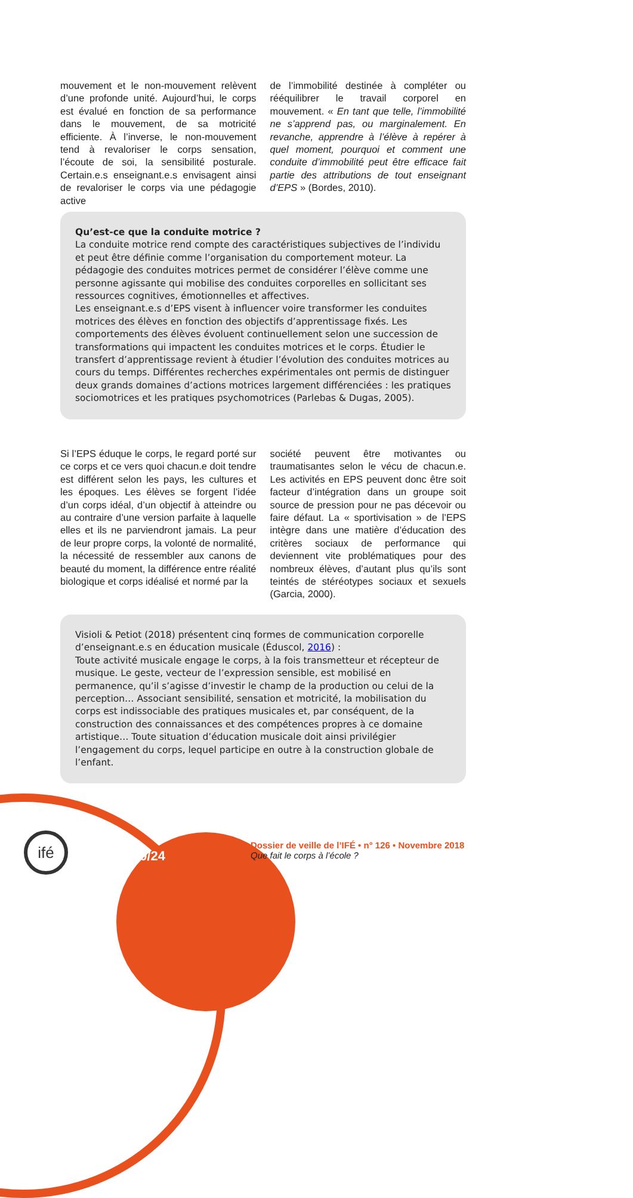mouvement et le non-mouvement relèvent d’une profonde unité. Aujourd’hui, le corps est évalué en fonction de sa performance dans le mouvement, de sa motricité efficiente. À l’inverse, le non-mouvement tend à revaloriser le corps sensation, l’écoute de soi, la sensibilité posturale. Certain.e.s enseignant.e.s envisagent ainsi de revaloriser le corps via une pédagogie active
de l’immobilité destinée à compléter ou rééquilibrer le travail corporel en mouvement. « En tant que telle, l’immobilité ne s’apprend pas, ou marginalement. En revanche, apprendre à l’élève à repérer à quel moment, pourquoi et comment une conduite d’immobilité peut être efficace fait partie des attributions de tout enseignant d’EPS » (Bordes, 2010).
Qu’est-ce que la conduite motrice ?
La conduite motrice rend compte des caractéristiques subjectives de l’individu et peut être définie comme l’organisation du comportement moteur. La pédagogie des conduites motrices permet de considérer l’élève comme une personne agissante qui mobilise des conduites corporelles en sollicitant ses ressources cognitives, émotionnelles et affectives.
Les enseignant.e.s d’EPS visent à influencer voire transformer les conduites motrices des élèves en fonction des objectifs d’apprentissage fixés. Les comportements des élèves évoluent continuellement selon une succession de transformations qui impactent les conduites motrices et le corps. Étudier le transfert d’apprentissage revient à étudier l’évolution des conduites motrices au cours du temps. Différentes recherches expérimentales ont permis de distinguer deux grands domaines d’actions motrices largement différenciées : les pratiques sociomotrices et les pratiques psychomotrices (Parlebas & Dugas, 2005).
Si l’EPS éduque le corps, le regard porté sur ce corps et ce vers quoi chacun.e doit tendre est différent selon les pays, les cultures et les époques. Les élèves se forgent l’idée d’un corps idéal, d’un objectif à atteindre ou au contraire d’une version parfaite à laquelle elles et ils ne parviendront jamais. La peur de leur propre corps, la volonté de normalité, la nécessité de ressembler aux canons de beauté du moment, la différence entre réalité biologique et corps idéalisé et normé par la
société peuvent être motivantes ou traumatisantes selon le vécu de chacun.e. Les activités en EPS peuvent donc être soit facteur d’intégration dans un groupe soit source de pression pour ne pas décevoir ou faire défaut. La « sportivisation » de l’EPS intègre dans une matière d’éducation des critères sociaux de performance qui deviennent vite problématiques pour des nombreux élèves, d’autant plus qu’ils sont teintés de stéréotypes sociaux et sexuels (Garcia, 2000).
Visioli & Petiot (2018) présentent cinq formes de communication corporelle d’enseignant.e.s en éducation musicale (Éduscol, 2016) :
Toute activité musicale engage le corps, à la fois transmetteur et récepteur de musique. Le geste, vecteur de l’expression sensible, est mobilisé en permanence, qu’il s’agisse d’investir le champ de la production ou celui de la perception… Associant sensibilité, sensation et motricité, la mobilisation du corps est indissociable des pratiques musicales et, par conséquent, de la construction des connaissances et des compétences propres à ce domaine artistique… Toute situation d’éducation musicale doit ainsi privilégier l’engagement du corps, lequel participe en outre à la construction globale de l’enfant.
ifé
10/24
Dossier de veille de l’IFÉ • n° 126 • Novembre 2018
Que fait le corps à l’école ?